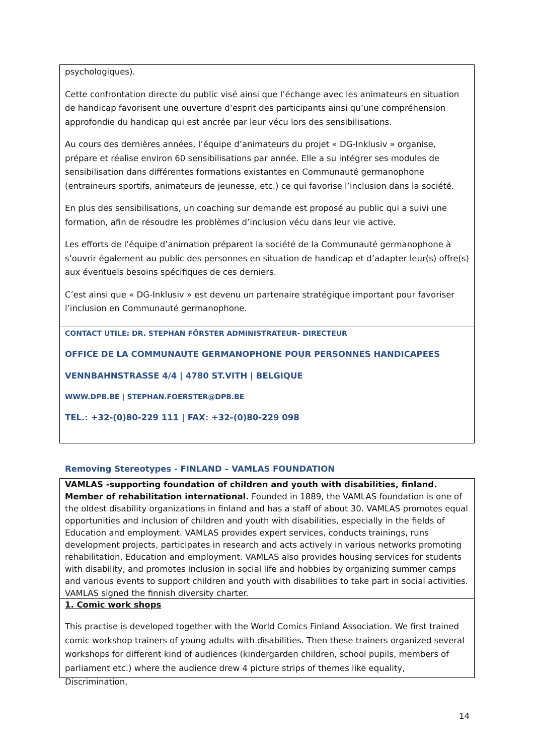psychologiques).
Cette confrontation directe du public visé ainsi que l’échange avec les animateurs en situation de handicap favorisent une ouverture d’esprit des participants ainsi qu’une compréhension approfondie du handicap qui est ancrée par leur vécu lors des sensibilisations.
Au cours des dernières années, l’équipe d’animateurs du projet « DG-Inklusiv » organise, prépare et réalise environ 60 sensibilisations par année. Elle a su intégrer ses modules de sensibilisation dans différentes formations existantes en Communauté germanophone (entraineurs sportifs, animateurs de jeunesse, etc.) ce qui favorise l’inclusion dans la société.
En plus des sensibilisations, un coaching sur demande est proposé au public qui a suivi une formation, afin de résoudre les problèmes d’inclusion vécu dans leur vie active.
Les efforts de l’équipe d’animation préparent la société de la Communauté germanophone à s’ouvrir également au public des personnes en situation de handicap et d’adapter leur(s) offre(s) aux éventuels besoins spécifiques de ces derniers.
C’est ainsi que « DG-Inklusiv » est devenu un partenaire stratégique important pour favoriser l’inclusion en Communauté germanophone.
CONTACT UTILE: DR. STEPHAN FÖRSTER ADMINISTRATEUR- DIRECTEUR
OFFICE DE LA COMMUNAUTE GERMANOPHONE POUR PERSONNES HANDICAPEES
VENNBAHNSTRASSE 4/4 | 4780 ST.VITH | BELGIQUE
WWW.DPB.BE | STEPHAN.FOERSTER@DPB.BE
TEL.: +32-(0)80-229 111 | FAX: +32-(0)80-229 098
Removing Stereotypes - FINLAND – VAMLAS FOUNDATION
VAMLAS -supporting foundation of children and youth with disabilities, finland. Member of rehabilitation international. Founded in 1889, the VAMLAS foundation is one of the oldest disability organizations in finland and has a staff of about 30. VAMLAS promotes equal opportunities and inclusion of children and youth with disabilities, especially in the fields of Education and employment. VAMLAS provides expert services, conducts trainings, runs development projects, participates in research and acts actively in various networks promoting rehabilitation, Education and employment. VAMLAS also provides housing services for students with disability, and promotes inclusion in social life and hobbies by organizing summer camps and various events to support children and youth with disabilities to take part in social activities. VAMLAS signed the finnish diversity charter.
1. Comic work shops
This practise is developed together with the World Comics Finland Association. We first trained comic workshop trainers of young adults with disabilities. Then these trainers organized several workshops for different kind of audiences (kindergarden children, school pupils, members of parliament etc.) where the audience drew 4 picture strips of themes like equality, Discrimination,
14